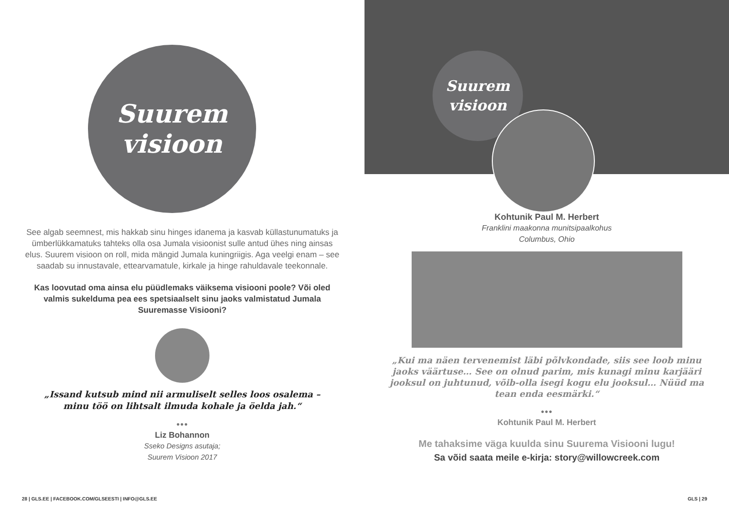Suurem
visioon
See algab seemnest, mis hakkab sinu hinges idanema ja kasvab küllastunumatuks ja ümberlükkamatuks tahteks olla osa Jumala visioonist sulle antud ühes ning ainsas elus. Suurem visioon on roll, mida mängid Jumala kuningriigis. Aga veelgi enam – see saadab su innustavale, ettearvamatule, kirkale ja hinge rahuldavale teekonnale.
Kas loovutad oma ainsa elu püüdlemaks väiksema visiooni poole? Või oled valmis sukelduma pea ees spetsiaalselt sinu jaoks valmistatud Jumala Suuremasse Visiooni?
„Issand kutsub mind nii armuliselt selles loos osalema –
minu töö on lihtsalt ilmuda kohale ja öelda jah.“
●●●
Liz Bohannon
Sseko Designs asutaja;
Suurem Visioon 2017
28 | GLS.EE | FACEBOOK.COM/GLSEESTI | INFO@GLS.EE
Suurem
visioon
Kohtunik Paul M. Herbert
Franklini maakonna munitsipaalkohus
Columbus, Ohio
„Kui ma näen tervenemist läbi põlvkondade, siis see loob minu jaoks väärtuse… See on olnud parim, mis kunagi minu karjääri jooksul on juhtunud, võib-olla isegi kogu elu jooksul… Nüüd ma tean enda eesmärki.“
●●●
Kohtunik Paul M. Herbert
Me tahaksime väga kuulda sinu Suurema Visiooni lugu!
Sa võid saata meile e-kirja: story@willowcreek.com
GLS | 29